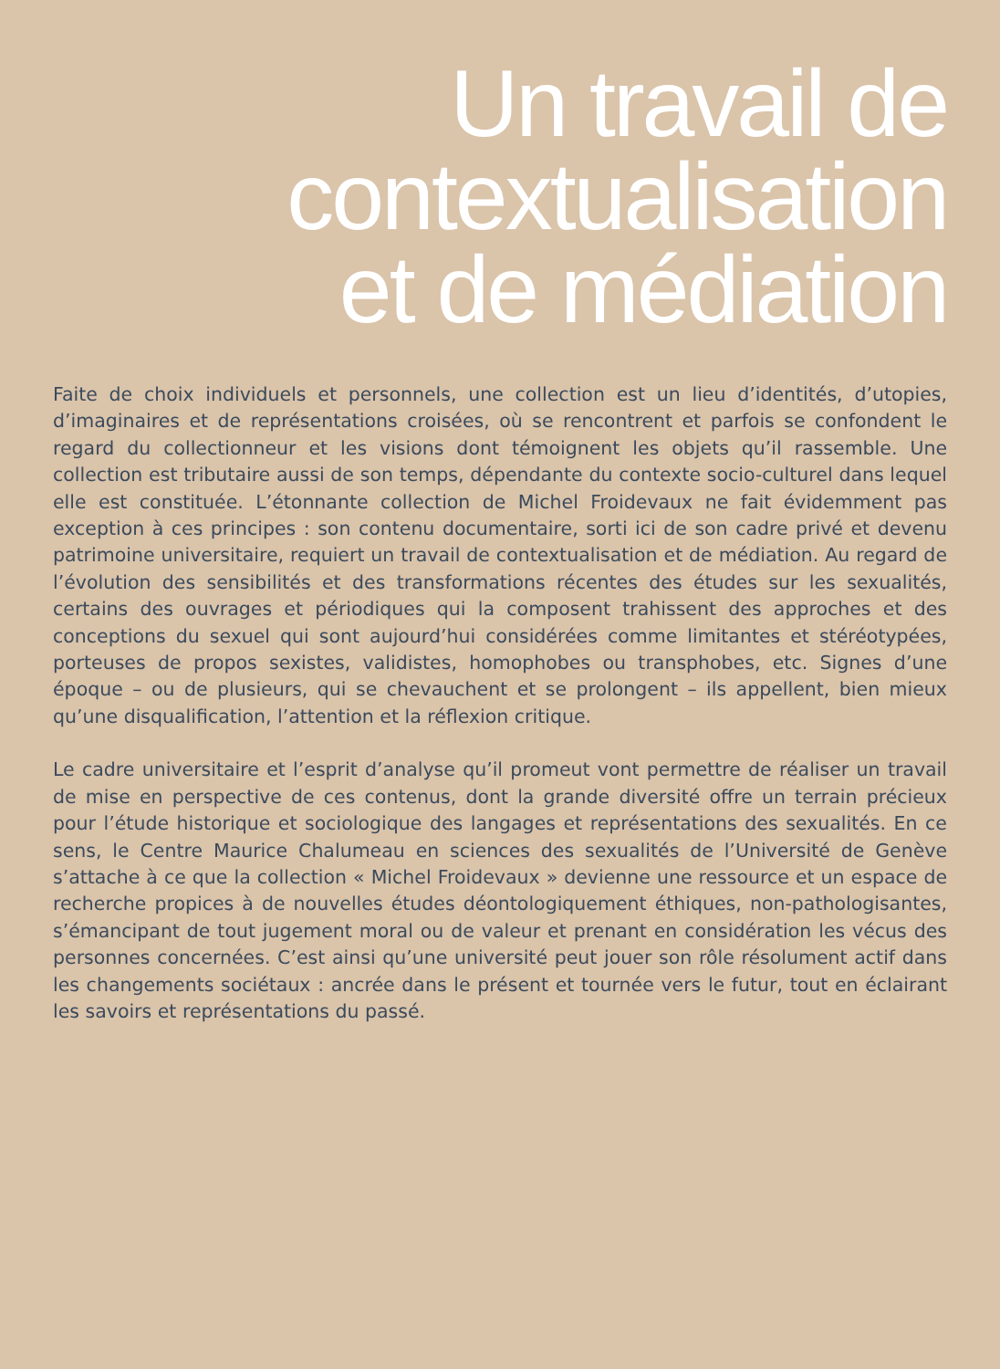Un travail de
contextualisation
et de médiation
Faite de choix individuels et personnels, une collection est un lieu d’identités, d’utopies, d’imaginaires et de représentations croisées, où se rencontrent et parfois se confondent le regard du collectionneur et les visions dont témoignent les objets qu’il rassemble. Une collection est tributaire aussi de son temps, dépendante du contexte socio-culturel dans lequel elle est constituée. L’étonnante collection de Michel Froidevaux ne fait évidemment pas exception à ces principes : son contenu documentaire, sorti ici de son cadre privé et devenu patrimoine universitaire, requiert un travail de contextualisation et de médiation. Au regard de l’évolution des sensibilités et des transformations récentes des études sur les sexualités, certains des ouvrages et périodiques qui la composent trahissent des approches et des conceptions du sexuel qui sont aujourd’hui considérées comme limitantes et stéréotypées, porteuses de propos sexistes, validistes, homophobes ou transphobes, etc. Signes d’une époque – ou de plusieurs, qui se chevauchent et se prolongent – ils appellent, bien mieux qu’une disqualification, l’attention et la réflexion critique.
Le cadre universitaire et l’esprit d’analyse qu’il promeut vont permettre de réaliser un travail de mise en perspective de ces contenus, dont la grande diversité offre un terrain précieux pour l’étude historique et sociologique des langages et représentations des sexualités. En ce sens, le Centre Maurice Chalumeau en sciences des sexualités de l’Université de Genève s’attache à ce que la collection « Michel Froidevaux » devienne une ressource et un espace de recherche propices à de nouvelles études déontologiquement éthiques, non-pathologisantes, s’émancipant de tout jugement moral ou de valeur et prenant en considération les vécus des personnes concernées. C’est ainsi qu’une université peut jouer son rôle résolument actif dans les changements sociétaux : ancrée dans le présent et tournée vers le futur, tout en éclairant les savoirs et représentations du passé.